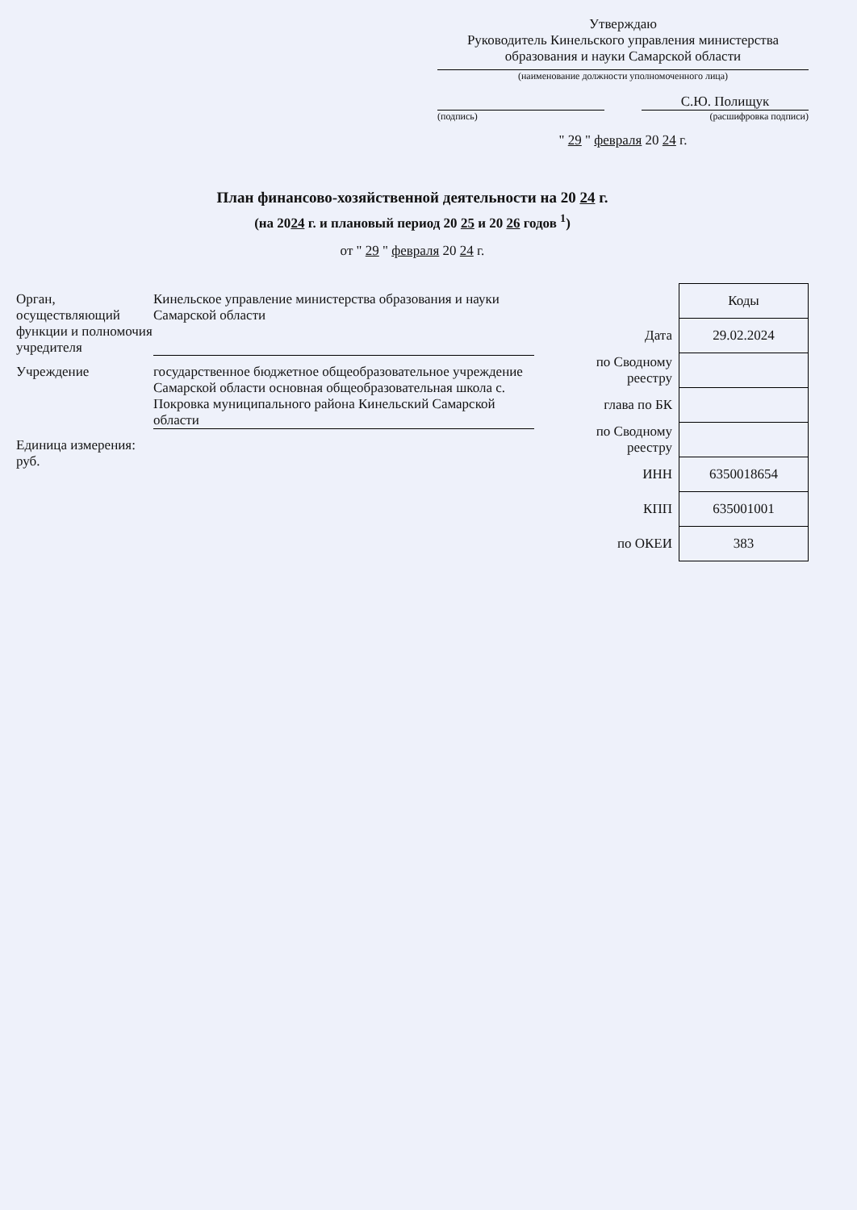Утверждаю
Руководитель Кинельского управления министерства образования и науки Самарской области
(наименование должности уполномоченного лица)
С.Ю. Полищук
(подпись) (расшифровка подписи)
" 29 " февраля 20 24 г.
План финансово-хозяйственной деятельности на 20 24 г.
(на 2024 г. и плановый период 20 25 и 20 26 годов <sup>1</sup>)
от " 29 " февраля 20 24 г.
Орган, осуществляющий функции и полномочия учредителя
Кинельское управление министерства образования и науки Самарской области
Учреждение государственное бюджетное общеобразовательное учреждение Самарской области основная общеобразовательная школа с. Покровка муниципального района Кинельский Самарской области
Единица измерения: руб.
| | Коды |
| Дата | 29.02.2024 |
| по Сводному реестру | |
| глава по БК | |
| по Сводному реестру | |
| ИНН | 6350018654 |
| КПП | 635001001 |
| по ОКЕИ | 383 |